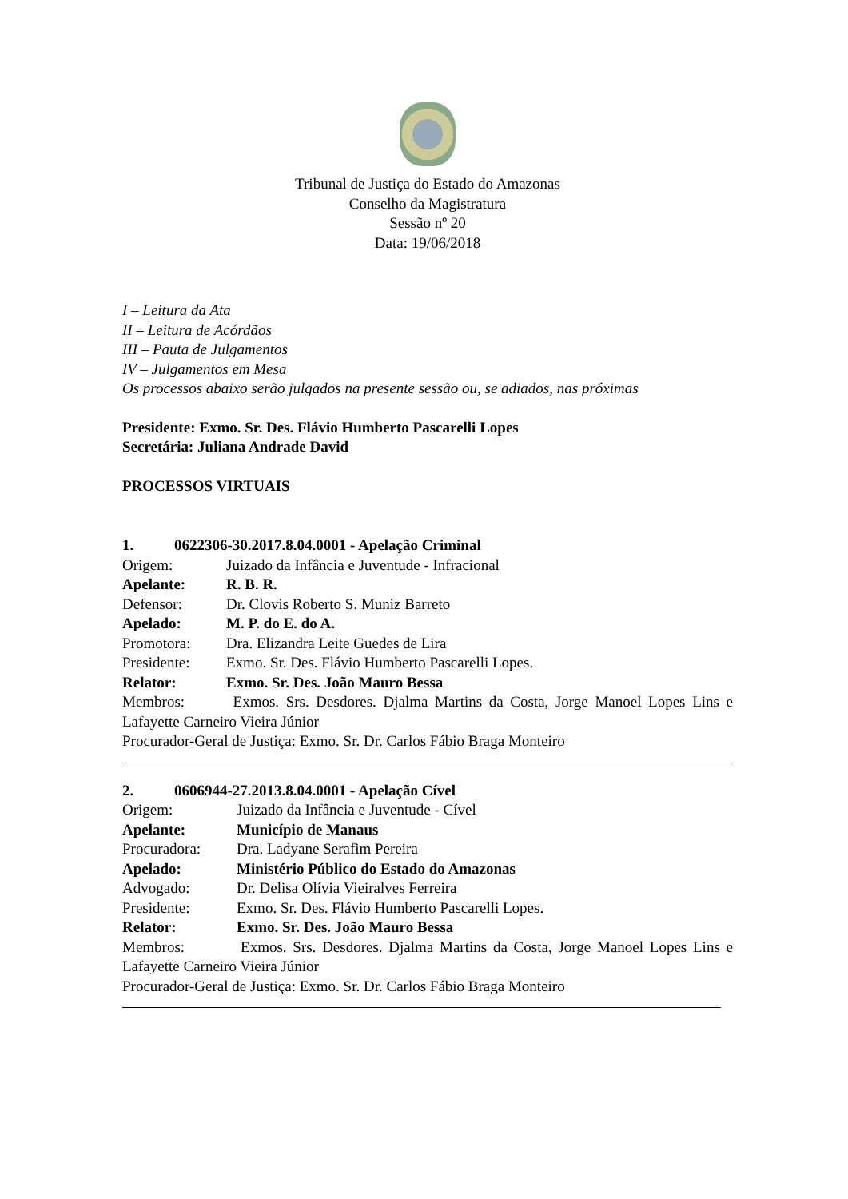Tribunal de Justiça do Estado do Amazonas
Conselho da Magistratura
Sessão nº 20
Data: 19/06/2018
I – Leitura da Ata
II – Leitura de Acórdãos
III – Pauta de Julgamentos
IV – Julgamentos em Mesa
Os processos abaixo serão julgados na presente sessão ou, se adiados, nas próximas
Presidente: Exmo. Sr. Des. Flávio Humberto Pascarelli Lopes
Secretária: Juliana Andrade David
PROCESSOS VIRTUAIS
1. 0622306-30.2017.8.04.0001 - Apelação Criminal
Origem: Juizado da Infância e Juventude - Infracional
Apelante: R. B. R.
Defensor: Dr. Clovis Roberto S. Muniz Barreto
Apelado: M. P. do E. do A.
Promotora: Dra. Elizandra Leite Guedes de Lira
Presidente: Exmo. Sr. Des. Flávio Humberto Pascarelli Lopes.
Relator: Exmo. Sr. Des. João Mauro Bessa
Membros: Exmos. Srs. Desdores. Djalma Martins da Costa, Jorge Manoel Lopes Lins e Lafayette Carneiro Vieira Júnior
Procurador-Geral de Justiça: Exmo. Sr. Dr. Carlos Fábio Braga Monteiro
2. 0606944-27.2013.8.04.0001 - Apelação Cível
Origem: Juizado da Infância e Juventude - Cível
Apelante: Município de Manaus
Procuradora: Dra. Ladyane Serafim Pereira
Apelado: Ministério Público do Estado do Amazonas
Advogado: Dr. Delisa Olívia Vieiralves Ferreira
Presidente: Exmo. Sr. Des. Flávio Humberto Pascarelli Lopes.
Relator: Exmo. Sr. Des. João Mauro Bessa
Membros: Exmos. Srs. Desdores. Djalma Martins da Costa, Jorge Manoel Lopes Lins e Lafayette Carneiro Vieira Júnior
Procurador-Geral de Justiça: Exmo. Sr. Dr. Carlos Fábio Braga Monteiro